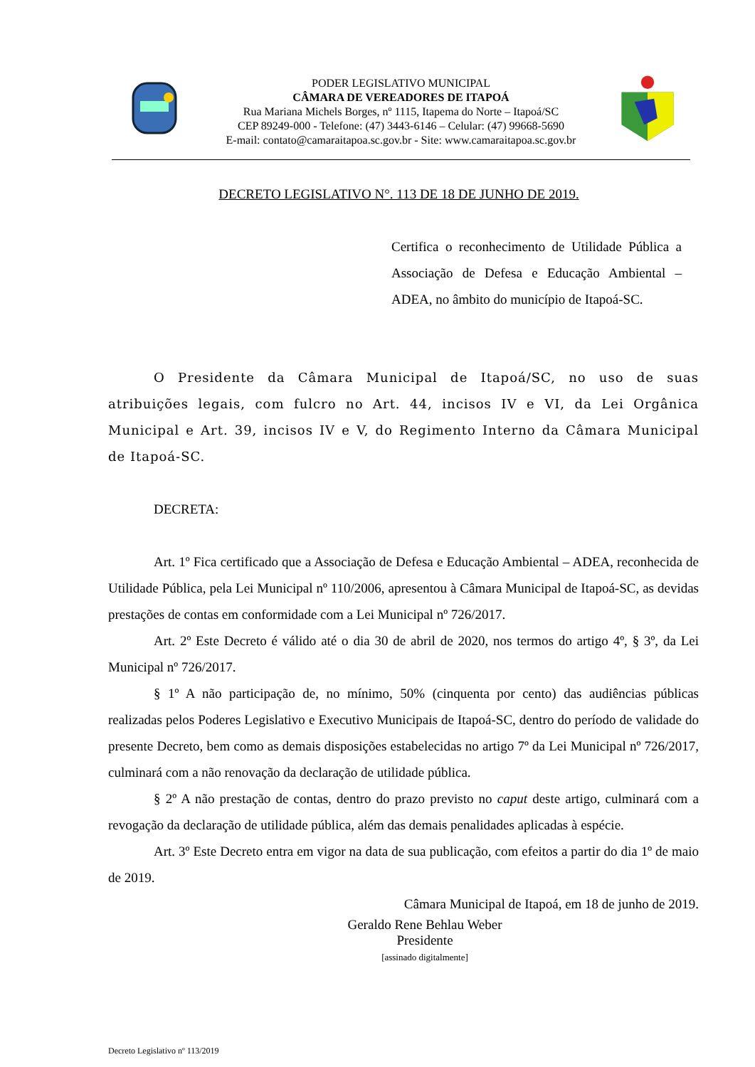PODER LEGISLATIVO MUNICIPAL
CÂMARA DE VEREADORES DE ITAPOÁ
Rua Mariana Michels Borges, nº 1115, Itapema do Norte – Itapoá/SC
CEP 89249-000 - Telefone: (47) 3443-6146 – Celular: (47) 99668-5690
E-mail: contato@camaraitapoa.sc.gov.br - Site: www.camaraitapoa.sc.gov.br
DECRETO LEGISLATIVO N°. 113 DE 18 DE JUNHO DE 2019.
Certifica o reconhecimento de Utilidade Pública a Associação de Defesa e Educação Ambiental – ADEA, no âmbito do município de Itapoá-SC.
O Presidente da Câmara Municipal de Itapoá/SC, no uso de suas atribuições legais, com fulcro no Art. 44, incisos IV e VI, da Lei Orgânica Municipal e Art. 39, incisos IV e V, do Regimento Interno da Câmara Municipal de Itapoá-SC.
DECRETA:
Art. 1º Fica certificado que a Associação de Defesa e Educação Ambiental – ADEA, reconhecida de Utilidade Pública, pela Lei Municipal nº 110/2006, apresentou à Câmara Municipal de Itapoá-SC, as devidas prestações de contas em conformidade com a Lei Municipal nº 726/2017.
Art. 2º Este Decreto é válido até o dia 30 de abril de 2020, nos termos do artigo 4º, § 3º, da Lei Municipal nº 726/2017.
§ 1º A não participação de, no mínimo, 50% (cinquenta por cento) das audiências públicas realizadas pelos Poderes Legislativo e Executivo Municipais de Itapoá-SC, dentro do período de validade do presente Decreto, bem como as demais disposições estabelecidas no artigo 7º da Lei Municipal nº 726/2017, culminará com a não renovação da declaração de utilidade pública.
§ 2º A não prestação de contas, dentro do prazo previsto no caput deste artigo, culminará com a revogação da declaração de utilidade pública, além das demais penalidades aplicadas à espécie.
Art. 3º Este Decreto entra em vigor na data de sua publicação, com efeitos a partir do dia 1º de maio de 2019.
Câmara Municipal de Itapoá, em 18 de junho de 2019.
Geraldo Rene Behlau Weber
Presidente
[assinado digitalmente]
Decreto Legislativo nº 113/2019